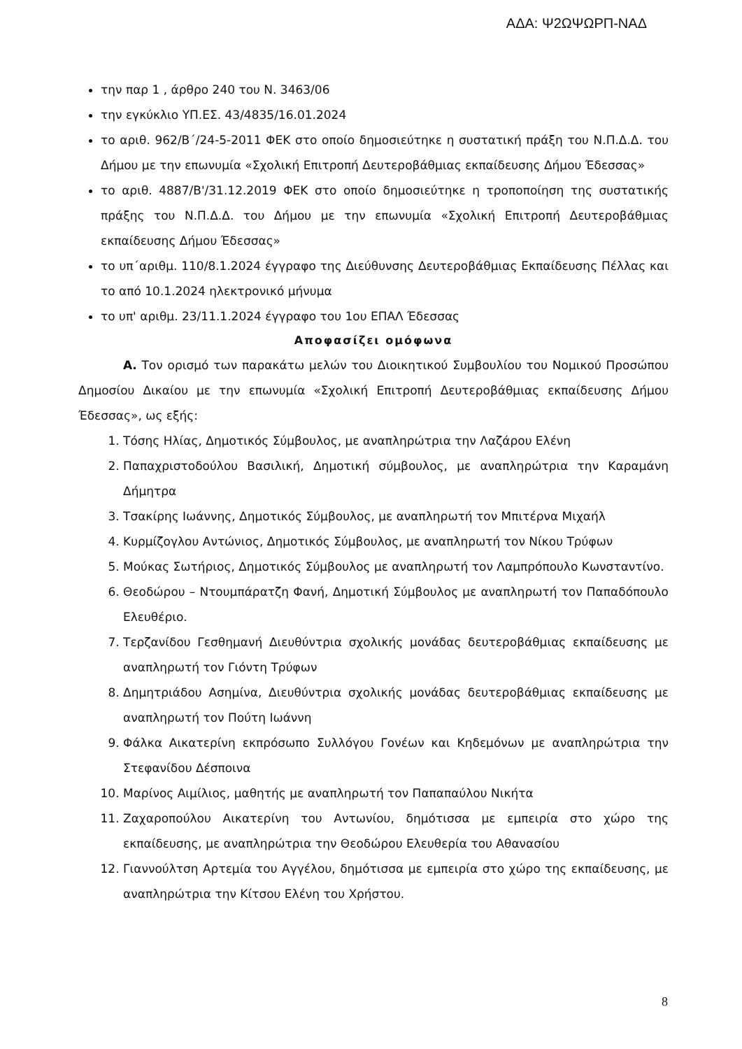ΑΔΑ: Ψ2ΩΨΩΡΠ-ΝΑΔ
την παρ 1 , άρθρο 240 του Ν. 3463/06
την εγκύκλιο ΥΠ.ΕΣ. 43/4835/16.01.2024
το αριθ. 962/Β΄/24-5-2011 ΦΕΚ στο οποίο δημοσιεύτηκε η συστατική πράξη του Ν.Π.Δ.Δ. του Δήμου με την επωνυμία «Σχολική Επιτροπή Δευτεροβάθμιας εκπαίδευσης Δήμου Έδεσσας»
το αριθ. 4887/Β'/31.12.2019 ΦΕΚ στο οποίο δημοσιεύτηκε η τροποποίηση της συστατικής πράξης του Ν.Π.Δ.Δ. του Δήμου με την επωνυμία «Σχολική Επιτροπή Δευτεροβάθμιας εκπαίδευσης Δήμου Έδεσσας»
το υπ΄αριθμ. 110/8.1.2024 έγγραφο της Διεύθυνσης Δευτεροβάθμιας Εκπαίδευσης Πέλλας και το από 10.1.2024 ηλεκτρονικό μήνυμα
το υπ' αριθμ. 23/11.1.2024 έγγραφο του 1ου ΕΠΑΛ Έδεσσας
Αποφασίζει ομόφωνα
Α. Τον ορισμό των παρακάτω μελών του Διοικητικού Συμβουλίου του Νομικού Προσώπου Δημοσίου Δικαίου με την επωνυμία «Σχολική Επιτροπή Δευτεροβάθμιας εκπαίδευσης Δήμου Έδεσσας», ως εξής:
1. Τόσης Ηλίας, Δημοτικός Σύμβουλος, με αναπληρώτρια την Λαζάρου Ελένη
2. Παπαχριστοδούλου Βασιλική, Δημοτική σύμβουλος, με αναπληρώτρια την Καραμάνη Δήμητρα
3. Τσακίρης Ιωάννης, Δημοτικός Σύμβουλος, με αναπληρωτή τον Μπιτέρνα Μιχαήλ
4. Κυρμίζογλου Αντώνιος, Δημοτικός Σύμβουλος, με αναπληρωτή τον Νίκου Τρύφων
5. Μούκας Σωτήριος, Δημοτικός Σύμβουλος με αναπληρωτή τον Λαμπρόπουλο Κωνσταντίνο.
6. Θεοδώρου – Ντουμπάρατζη Φανή, Δημοτική Σύμβουλος με αναπληρωτή τον Παπαδόπουλο Ελευθέριο.
7. Τερζανίδου Γεσθημανή Διευθύντρια σχολικής μονάδας δευτεροβάθμιας εκπαίδευσης με αναπληρωτή τον Γιόντη Τρύφων
8. Δημητριάδου Ασημίνα, Διευθύντρια σχολικής μονάδας δευτεροβάθμιας εκπαίδευσης με αναπληρωτή τον Πούτη Ιωάννη
9. Φάλκα Αικατερίνη εκπρόσωπο Συλλόγου Γονέων και Κηδεμόνων με αναπληρώτρια την Στεφανίδου Δέσποινα
10. Μαρίνος Αιμίλιος, μαθητής με αναπληρωτή τον Παπαπαύλου Νικήτα
11. Ζαχαροπούλου Αικατερίνη του Αντωνίου, δημότισσα με εμπειρία στο χώρο της εκπαίδευσης, με αναπληρώτρια την Θεοδώρου Ελευθερία του Αθανασίου
12. Γιαννούλτση Αρτεμία του Αγγέλου, δημότισσα με εμπειρία στο χώρο της εκπαίδευσης, με αναπληρώτρια την Κίτσου Ελένη του Χρήστου.
8